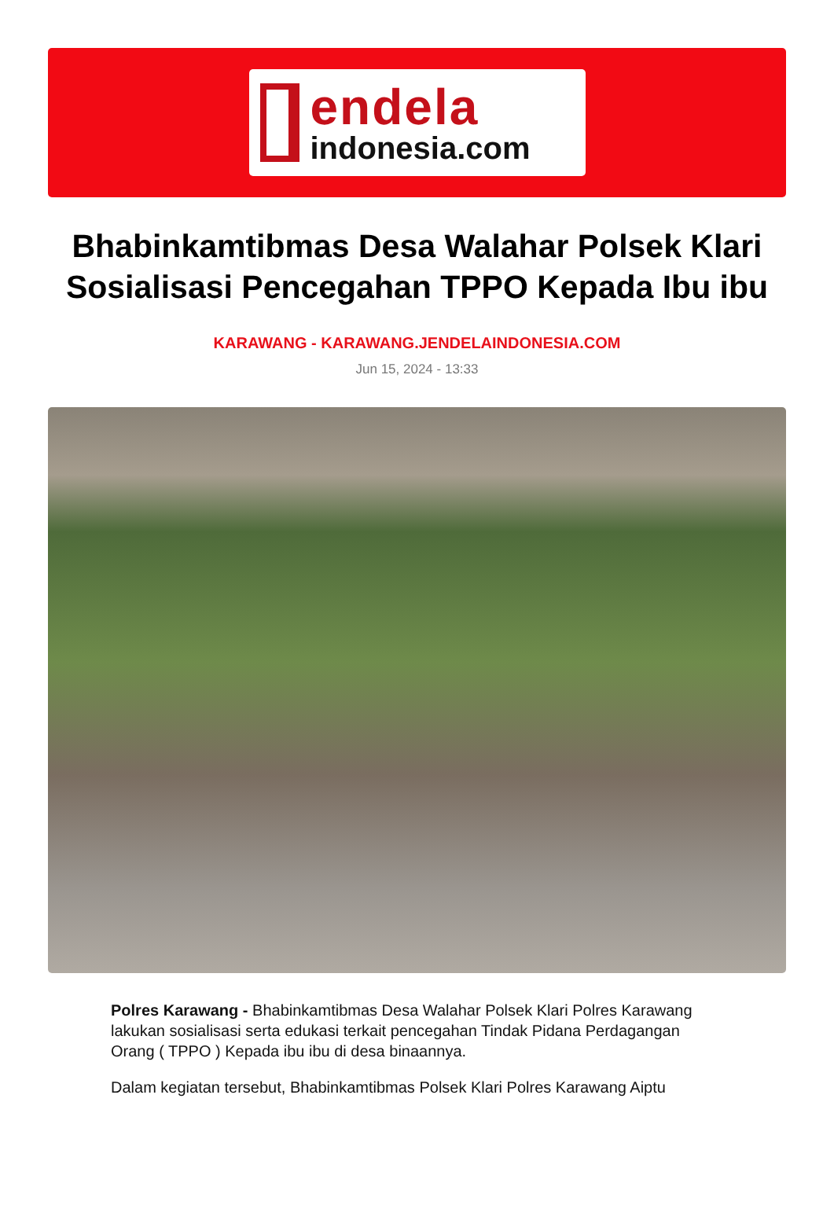endela
indonesia.com
Bhabinkamtibmas Desa Walahar Polsek Klari Sosialisasi Pencegahan TPPO Kepada Ibu ibu
KARAWANG - KARAWANG.JENDELAINDONESIA.COM
Jun 15, 2024 - 13:33
Polres Karawang - Bhabinkamtibmas Desa Walahar Polsek Klari Polres Karawang lakukan sosialisasi serta edukasi terkait pencegahan Tindak Pidana Perdagangan Orang ( TPPO ) Kepada ibu ibu di desa binaannya.
Dalam kegiatan tersebut, Bhabinkamtibmas Polsek Klari Polres Karawang Aiptu